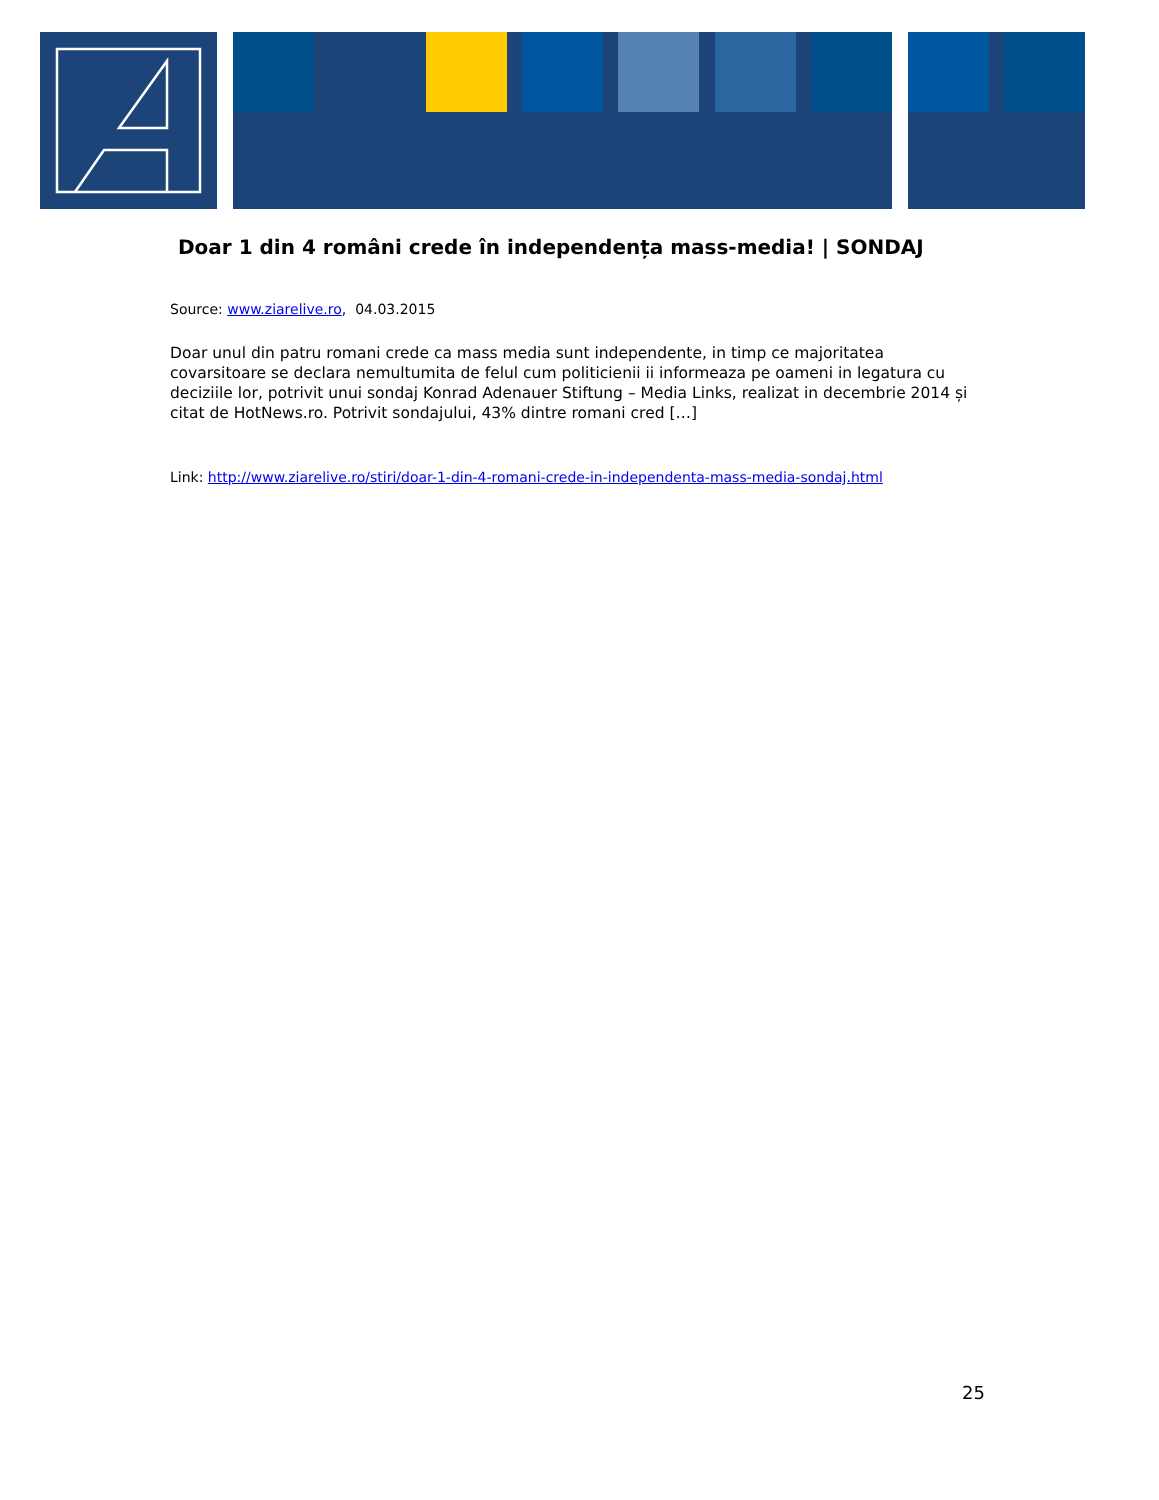Doar 1 din 4 români crede în independența mass-media! | SONDAJ
Source: www.ziarelive.ro, 04.03.2015
Doar unul din patru romani crede ca mass media sunt independente, in timp ce majoritatea covarsitoare se declara nemultumita de felul cum politicienii ii informeaza pe oameni in legatura cu deciziile lor, potrivit unui sondaj Konrad Adenauer Stiftung – Media Links, realizat in decembrie 2014 și citat de HotNews.ro. Potrivit sondajului, 43% dintre romani cred […]
Link: http://www.ziarelive.ro/stiri/doar-1-din-4-romani-crede-in-independenta-mass-media-sondaj.html
25